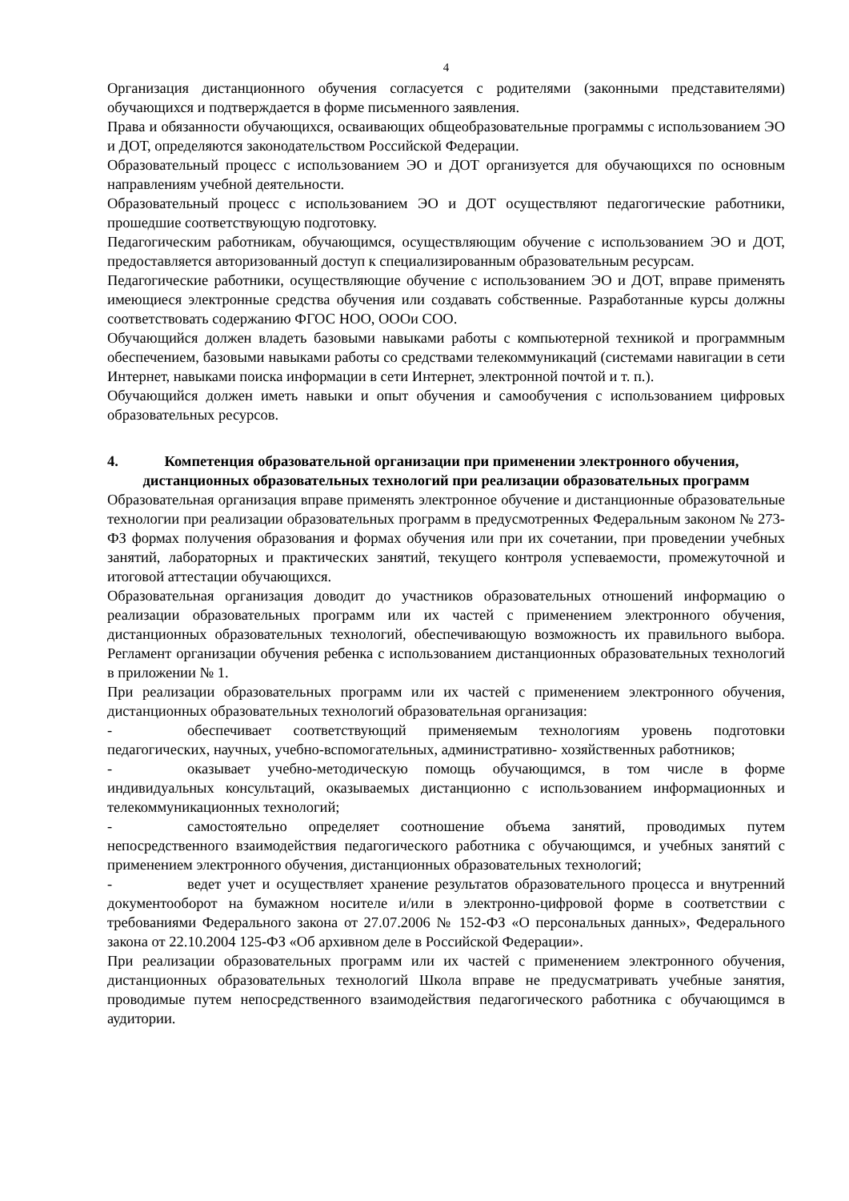4
Организация дистанционного обучения согласуется с родителями (законными представителями) обучающихся и подтверждается в форме письменного заявления.
Права и обязанности обучающихся, осваивающих общеобразовательные программы с использованием ЭО и ДОТ, определяются законодательством Российской Федерации.
Образовательный процесс с использованием ЭО и ДОТ организуется для обучающихся по основным направлениям учебной деятельности.
Образовательный процесс с использованием ЭО и ДОТ осуществляют педагогические работники, прошедшие соответствующую подготовку.
Педагогическим работникам, обучающимся, осуществляющим обучение с использованием ЭО и ДОТ, предоставляется авторизованный доступ к специализированным образовательным ресурсам.
Педагогические работники, осуществляющие обучение с использованием ЭО и ДОТ, вправе применять имеющиеся электронные средства обучения или создавать собственные. Разработанные курсы должны соответствовать содержанию ФГОС НОО, ОООи СОО.
Обучающийся должен владеть базовыми навыками работы с компьютерной техникой и программным обеспечением, базовыми навыками работы со средствами телекоммуникаций (системами навигации в сети Интернет, навыками поиска информации в сети Интернет, электронной почтой и т. п.).
Обучающийся должен иметь навыки и опыт обучения и самообучения с использованием цифровых образовательных ресурсов.
4. Компетенция образовательной организации при применении электронного обучения, дистанционных образовательных технологий при реализации образовательных программ
Образовательная организация вправе применять электронное обучение и дистанционные образовательные технологии при реализации образовательных программ в предусмотренных Федеральным законом № 273-ФЗ формах получения образования и формах обучения или при их сочетании, при проведении учебных занятий, лабораторных и практических занятий, текущего контроля успеваемости, промежуточной и итоговой аттестации обучающихся.
Образовательная организация доводит до участников образовательных отношений информацию о реализации образовательных программ или их частей с применением электронного обучения, дистанционных образовательных технологий, обеспечивающую возможность их правильного выбора. Регламент организации обучения ребенка с использованием дистанционных образовательных технологий в приложении № 1.
При реализации образовательных программ или их частей с применением электронного обучения, дистанционных образовательных технологий образовательная организация:
- обеспечивает соответствующий применяемым технологиям уровень подготовки педагогических, научных, учебно-вспомогательных, административно- хозяйственных работников;
- оказывает учебно-методическую помощь обучающимся, в том числе в форме индивидуальных консультаций, оказываемых дистанционно с использованием информационных и телекоммуникационных технологий;
- самостоятельно определяет соотношение объема занятий, проводимых путем непосредственного взаимодействия педагогического работника с обучающимся, и учебных занятий с применением электронного обучения, дистанционных образовательных технологий;
- ведет учет и осуществляет хранение результатов образовательного процесса и внутренний документооборот на бумажном носителе и/или в электронно-цифровой форме в соответствии с требованиями Федерального закона от 27.07.2006 № 152-ФЗ «О персональных данных», Федерального закона от 22.10.2004 125-ФЗ «Об архивном деле в Российской Федерации».
При реализации образовательных программ или их частей с применением электронного обучения, дистанционных образовательных технологий Школа вправе не предусматривать учебные занятия, проводимые путем непосредственного взаимодействия педагогического работника с обучающимся в аудитории.